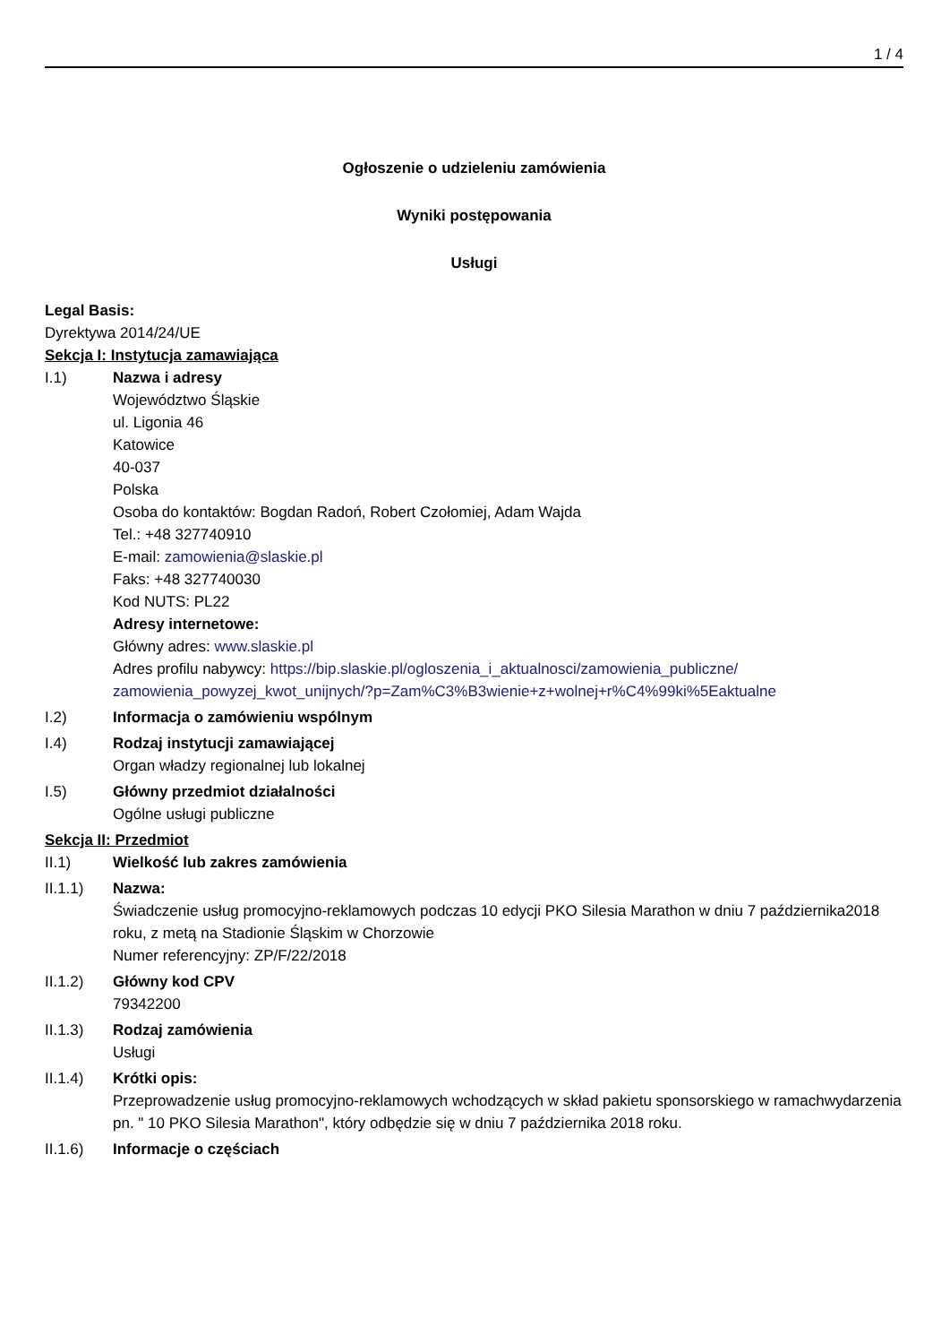1 / 4
Ogłoszenie o udzieleniu zamówienia
Wyniki postępowania
Usługi
Legal Basis:
Dyrektywa 2014/24/UE
Sekcja I: Instytucja zamawiająca
I.1) Nazwa i adresy
Województwo Śląskie
ul. Ligonia 46
Katowice
40-037
Polska
Osoba do kontaktów: Bogdan Radoń, Robert Czołomiej, Adam Wajda
Tel.: +48 327740910
E-mail: zamowienia@slaskie.pl
Faks: +48 327740030
Kod NUTS: PL22
Adresy internetowe:
Główny adres: www.slaskie.pl
Adres profilu nabywcy: https://bip.slaskie.pl/ogloszenia_i_aktualnosci/zamowienia_publiczne/ zamowienia_powyzej_kwot_unijnych/?p=Zam%C3%B3wienie+z+wolnej+r%C4%99ki%5Eaktualne
I.2) Informacja o zamówieniu wspólnym
I.4) Rodzaj instytucji zamawiającej
Organ władzy regionalnej lub lokalnej
I.5) Główny przedmiot działalności
Ogólne usługi publiczne
Sekcja II: Przedmiot
II.1) Wielkość lub zakres zamówienia
II.1.1) Nazwa:
Świadczenie usług promocyjno-reklamowych podczas 10 edycji PKO Silesia Marathon w dniu 7 października2018 roku, z metą na Stadionie Śląskim w Chorzowie
Numer referencyjny: ZP/F/22/2018
II.1.2) Główny kod CPV
79342200
II.1.3) Rodzaj zamówienia
Usługi
II.1.4) Krótki opis:
Przeprowadzenie usług promocyjno-reklamowych wchodzących w skład pakietu sponsorskiego w ramachwydarzenia pn. " 10 PKO Silesia Marathon", który odbędzie się w dniu 7 października 2018 roku.
II.1.6) Informacje o częściach